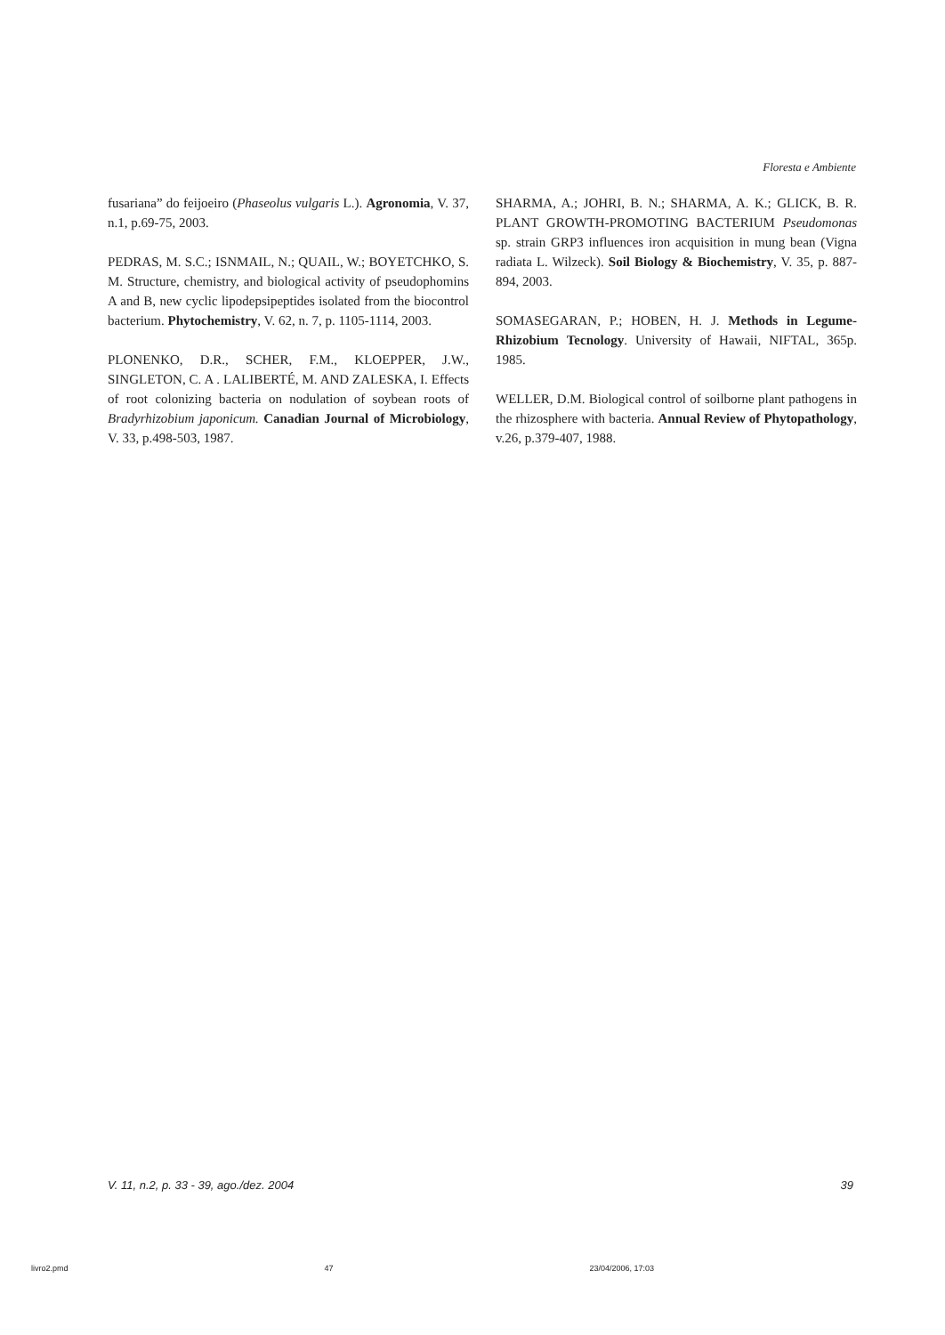Floresta e Ambiente
fusariana” do feijoeiro (Phaseolus vulgaris L.). Agronomia, V. 37, n.1, p.69-75, 2003.
PEDRAS, M. S.C.; ISNMAIL, N.; QUAIL, W.; BOYETCHKO, S. M. Structure, chemistry, and biological activity of pseudophomins A and B, new cyclic lipodepsipeptides isolated from the biocontrol bacterium. Phytochemistry, V. 62, n. 7, p. 1105-1114, 2003.
PLONENKO, D.R., SCHER, F.M., KLOEPPER, J.W., SINGLETON, C. A . LALIBERTÉ, M. AND ZALESKA, I. Effects of root colonizing bacteria on nodulation of soybean roots of Bradyrhizobium japonicum. Canadian Journal of Microbiology, V. 33, p.498-503, 1987.
SHARMA, A.; JOHRI, B. N.; SHARMA, A. K.; GLICK, B. R. PLANT GROWTH-PROMOTING BACTERIUM Pseudomonas sp. strain GRP3 influences iron acquisition in mung bean (Vigna radiata L. Wilzeck). Soil Biology & Biochemistry, V. 35, p. 887-894, 2003.
SOMASEGARAN, P.; HOBEN, H. J. Methods in Legume-Rhizobium Tecnology. University of Hawaii, NIFTAL, 365p. 1985.
WELLER, D.M. Biological control of soilborne plant pathogens in the rhizosphere with bacteria. Annual Review of Phytopathology, v.26, p.379-407, 1988.
V. 11, n.2, p. 33 - 39, ago./dez. 2004 39
livro2.pmd 47 23/04/2006, 17:03